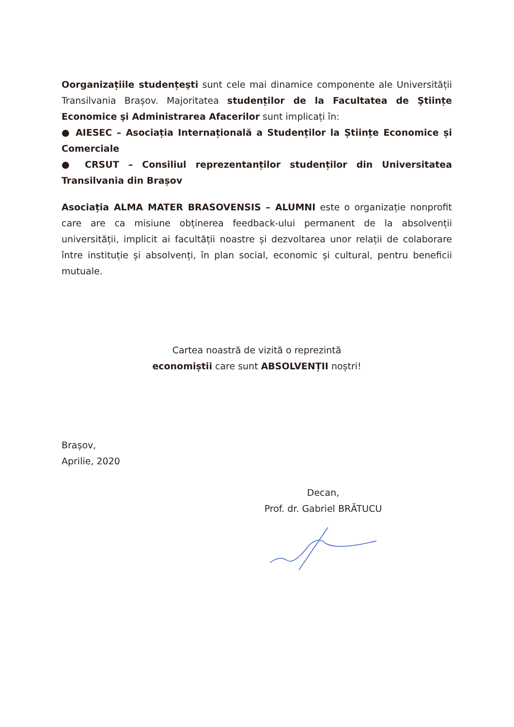Oorganizațiile studențeşti sunt cele mai dinamice componente ale Universității Transilvania Brașov. Majoritatea studenților de la Facultatea de Ştiințe Economice şi Administrarea Afacerilor sunt implicați în:
● AIESEC – Asociația Internațională a Studenților la Științe Economice și Comerciale
● CRSUT – Consiliul reprezentanților studenților din Universitatea Transilvania din Brașov
Asociația ALMA MATER BRASOVENSIS – ALUMNI este o organizație nonprofit care are ca misiune obținerea feedback-ului permanent de la absolvenții universității, implicit ai facultății noastre și dezvoltarea unor relații de colaborare între instituție și absolvenți, în plan social, economic și cultural, pentru beneficii mutuale.
Cartea noastră de vizită o reprezintă
economiștii care sunt ABSOLVENȚII noștri!
Brașov,
Aprilie, 2020
Decan,
Prof. dr. Gabriel BRĂTUCU